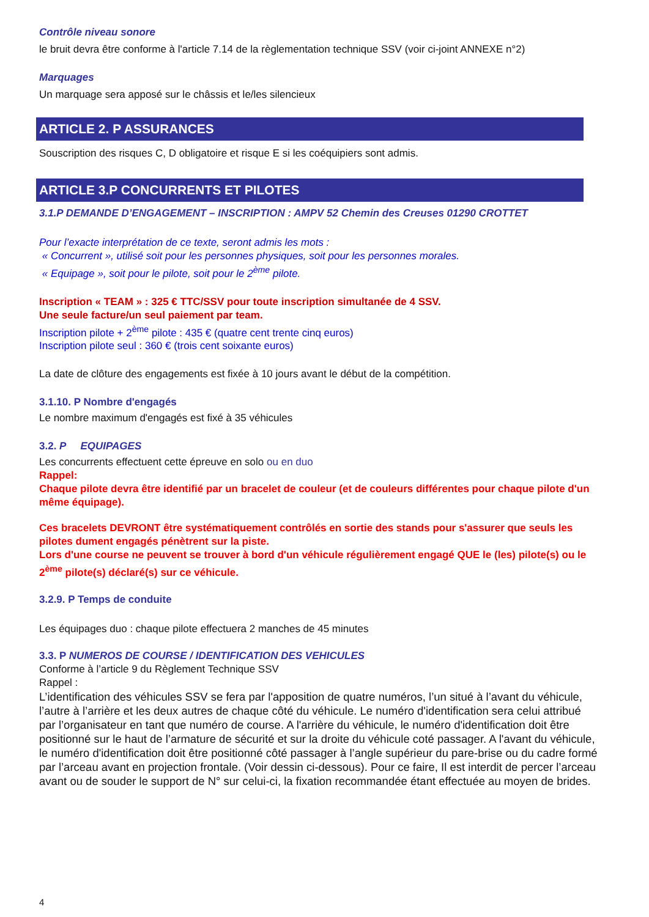Contrôle niveau sonore
le bruit devra être conforme à l'article 7.14 de la règlementation technique SSV (voir ci-joint ANNEXE n°2)
Marquages
Un marquage sera apposé sur le châssis et le/les silencieux
ARTICLE 2. P ASSURANCES
Souscription des risques C, D obligatoire et risque E si les coéquipiers sont admis.
ARTICLE 3.P CONCURRENTS ET PILOTES
3.1.P DEMANDE D’ENGAGEMENT – INSCRIPTION : AMPV 52 Chemin des Creuses 01290 CROTTET
Pour l’exacte interprétation de ce texte, seront admis les mots :
« Concurrent », utilisé soit pour les personnes physiques, soit pour les personnes morales.
« Equipage », soit pour le pilote, soit pour le 2<sup>ème</sup> pilote.
Inscription « TEAM » : 325 € TTC/SSV pour toute inscription simultanée de 4 SSV.
Une seule facture/un seul paiement par team.
Inscription pilote + 2<sup>ème</sup> pilote : 435 € (quatre cent trente cinq euros)
Inscription pilote seul : 360 € (trois cent soixante euros)
La date de clôture des engagements est fixée à 10 jours avant le début de la compétition.
3.1.10. P Nombre d'engagés
Le nombre maximum d'engagés est fixé à 35 véhicules
3.2. P EQUIPAGES
Les concurrents effectuent cette épreuve en solo ou en duo
Rappel:
Chaque pilote devra être identifié par un bracelet de couleur (et de couleurs différentes pour chaque pilote d'un même équipage).
Ces bracelets DEVRONT être systématiquement contrôlés en sortie des stands pour s'assurer que seuls les pilotes dument engagés pénètrent sur la piste.
Lors d'une course ne peuvent se trouver à bord d'un véhicule régulièrement engagé QUE le (les) pilote(s) ou le 2<sup>ème</sup> pilote(s) déclaré(s) sur ce véhicule.
3.2.9. P Temps de conduite
Les équipages duo : chaque pilote effectuera 2 manches de 45 minutes
3.3. P NUMEROS DE COURSE / IDENTIFICATION DES VEHICULES
Conforme à l’article 9 du Règlement Technique SSV
Rappel :
L’identification des véhicules SSV se fera par l'apposition de quatre numéros, l’un situé à l’avant du véhicule, l’autre à l’arrière et les deux autres de chaque côté du véhicule. Le numéro d'identification sera celui attribué par l’organisateur en tant que numéro de course. A l'arrière du véhicule, le numéro d'identification doit être positionné sur le haut de l’armature de sécurité et sur la droite du véhicule coté passager. A l'avant du véhicule, le numéro d'identification doit être positionné côté passager à l’angle supérieur du pare-brise ou du cadre formé par l’arceau avant en projection frontale. (Voir dessin ci-dessous). Pour ce faire, Il est interdit de percer l’arceau avant ou de souder le support de N° sur celui-ci, la fixation recommandée étant effectuée au moyen de brides.
4